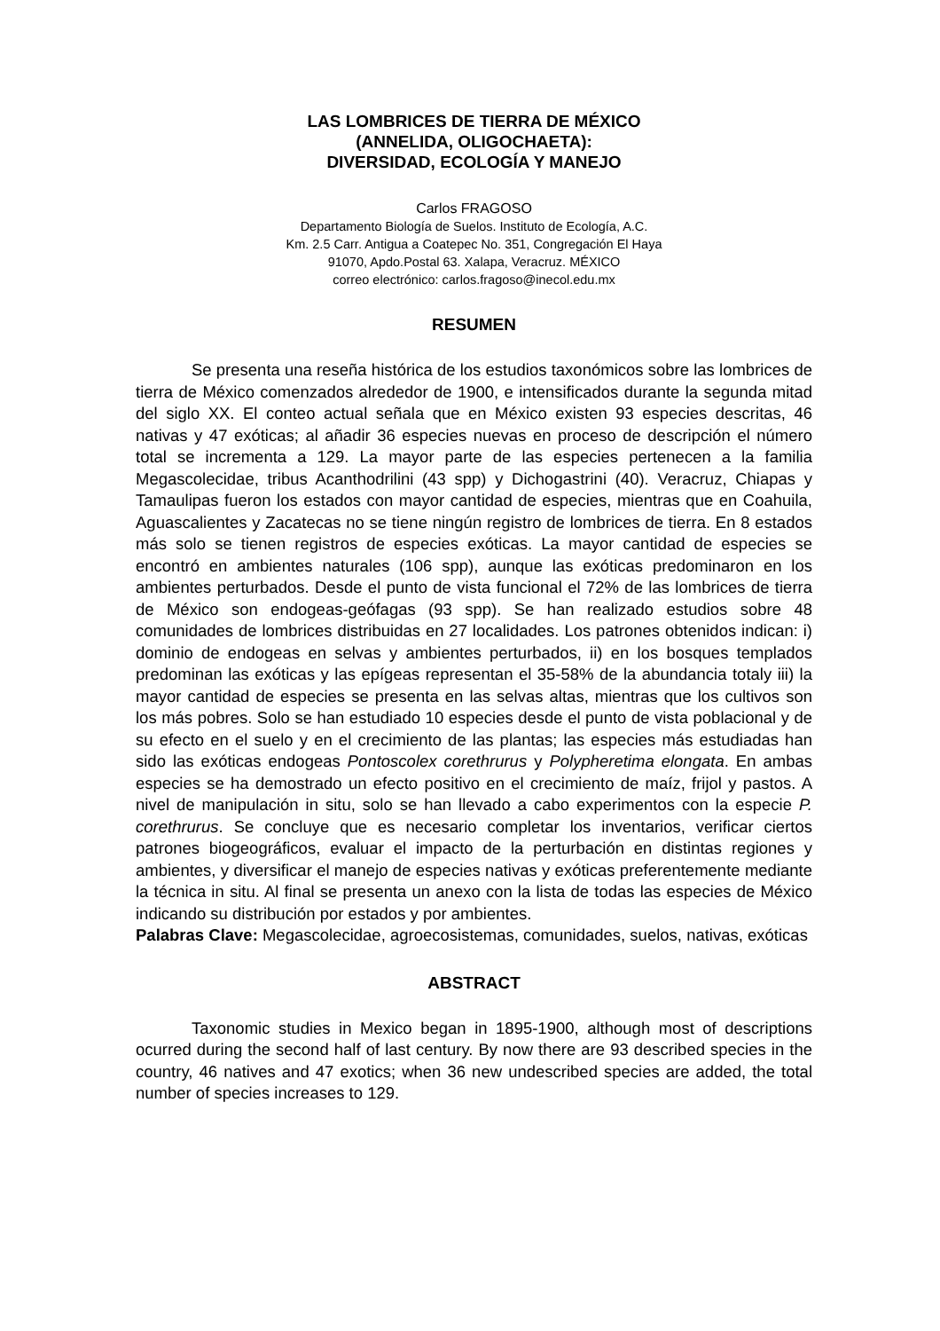LAS LOMBRICES DE TIERRA DE MÉXICO
(ANNELIDA, OLIGOCHAETA):
DIVERSIDAD, ECOLOGÍA Y MANEJO
Carlos FRAGOSO
Departamento Biología de Suelos. Instituto de Ecología, A.C.
Km. 2.5 Carr. Antigua a Coatepec No. 351, Congregación El Haya
91070, Apdo.Postal 63. Xalapa, Veracruz. MÉXICO
correo electrónico: carlos.fragoso@inecol.edu.mx
RESUMEN
Se presenta una reseña histórica de los estudios taxonómicos sobre las lombrices de tierra de México comenzados alrededor de 1900, e intensificados durante la segunda mitad del siglo XX. El conteo actual señala que en México existen 93 especies descritas, 46 nativas y 47 exóticas; al añadir 36 especies nuevas en proceso de descripción el número total se incrementa a 129. La mayor parte de las especies pertenecen a la familia Megascolecidae, tribus Acanthodrilini (43 spp) y Dichogastrini (40). Veracruz, Chiapas y Tamaulipas fueron los estados con mayor cantidad de especies, mientras que en Coahuila, Aguascalientes y Zacatecas no se tiene ningún registro de lombrices de tierra. En 8 estados más solo se tienen registros de especies exóticas. La mayor cantidad de especies se encontró en ambientes naturales (106 spp), aunque las exóticas predominaron en los ambientes perturbados. Desde el punto de vista funcional el 72% de las lombrices de tierra de México son endogeas-geófagas (93 spp). Se han realizado estudios sobre 48 comunidades de lombrices distribuidas en 27 localidades. Los patrones obtenidos indican: i) dominio de endogeas en selvas y ambientes perturbados, ii) en los bosques templados predominan las exóticas y las epígeas representan el 35-58% de la abundancia totaly iii) la mayor cantidad de especies se presenta en las selvas altas, mientras que los cultivos son los más pobres. Solo se han estudiado 10 especies desde el punto de vista poblacional y de su efecto en el suelo y en el crecimiento de las plantas; las especies más estudiadas han sido las exóticas endogeas Pontoscolex corethrurus y Polypheretima elongata. En ambas especies se ha demostrado un efecto positivo en el crecimiento de maíz, frijol y pastos. A nivel de manipulación in situ, solo se han llevado a cabo experimentos con la especie P. corethrurus. Se concluye que es necesario completar los inventarios, verificar ciertos patrones biogeográficos, evaluar el impacto de la perturbación en distintas regiones y ambientes, y diversificar el manejo de especies nativas y exóticas preferentemente mediante la técnica in situ. Al final se presenta un anexo con la lista de todas las especies de México indicando su distribución por estados y por ambientes.
Palabras Clave: Megascolecidae, agroecosistemas, comunidades, suelos, nativas, exóticas
ABSTRACT
Taxonomic studies in Mexico began in 1895-1900, although most of descriptions ocurred during the second half of last century. By now there are 93 described species in the country, 46 natives and 47 exotics; when 36 new undescribed species are added, the total number of species increases to 129.